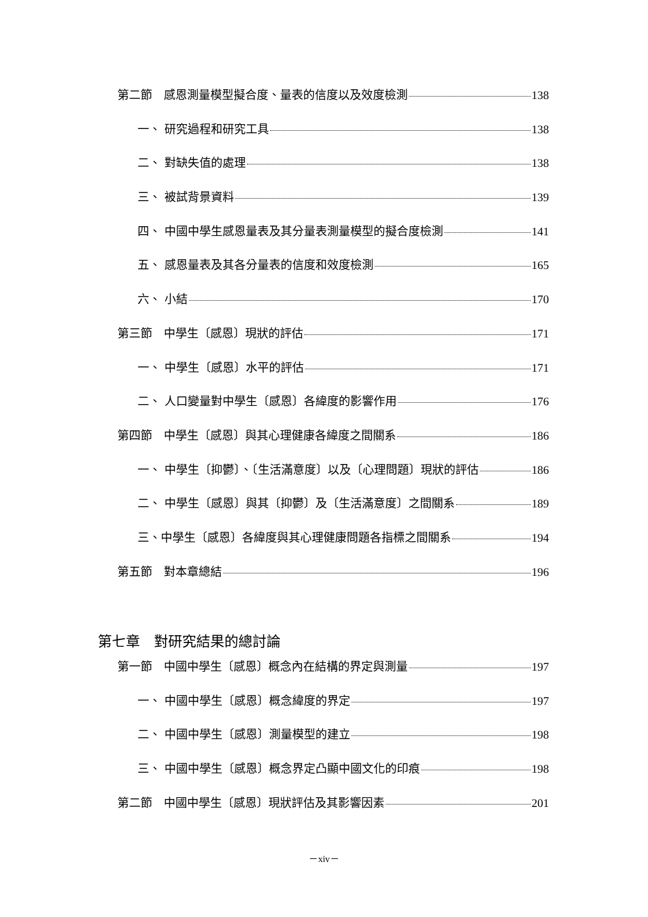第二節　感恩測量模型擬合度、量表的信度以及效度檢測 138
一、 研究過程和研究工具 138
二、 對缺失值的處理 138
三、 被試背景資料 139
四、 中國中學生感恩量表及其分量表測量模型的擬合度檢測 141
五、 感恩量表及其各分量表的信度和效度檢測 165
六、 小結 170
第三節　中學生〔感恩〕現狀的評估 171
一、 中學生〔感恩〕水平的評估 171
二、 人口變量對中學生〔感恩〕各緯度的影響作用 176
第四節　中學生〔感恩〕與其心理健康各緯度之間關系 186
一、 中學生〔抑鬱〕、〔生活滿意度〕以及〔心理問題〕現狀的評估 186
二、 中學生〔感恩〕與其〔抑鬱〕及〔生活滿意度〕之間關系 189
三、中學生〔感恩〕各緯度與其心理健康問題各指標之間關系 194
第五節　對本章總結 196
第七章　對研究結果的總討論
第一節　中國中學生〔感恩〕概念內在結構的界定與測量 197
一、 中國中學生〔感恩〕概念緯度的界定 197
二、 中國中學生〔感恩〕測量模型的建立 198
三、 中國中學生〔感恩〕概念界定凸顯中國文化的印痕 198
第二節　中國中學生〔感恩〕現狀評估及其影響因素 201
－xiv－